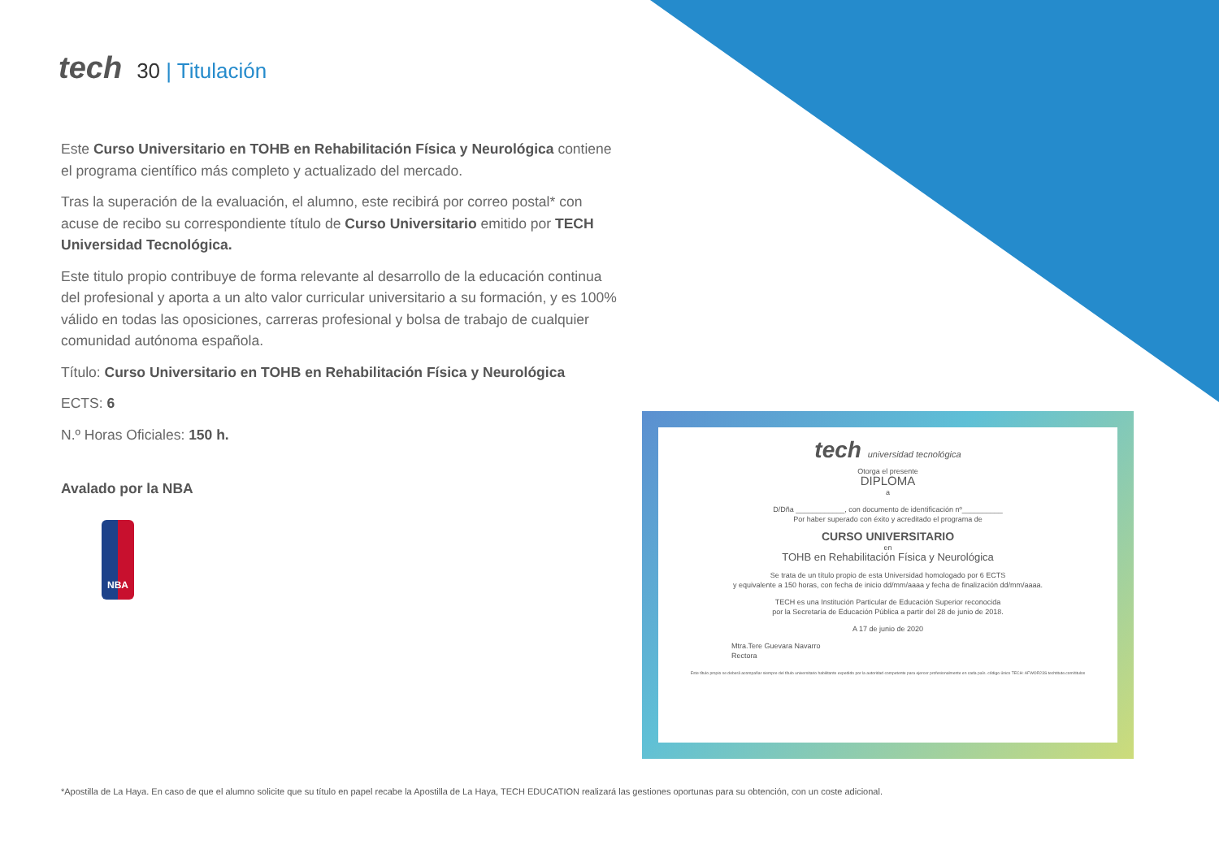tech 30 | Titulación
Este Curso Universitario en TOHB en Rehabilitación Física y Neurológica contiene el programa científico más completo y actualizado del mercado.
Tras la superación de la evaluación, el alumno, este recibirá por correo postal* con acuse de recibo su correspondiente título de Curso Universitario emitido por TECH Universidad Tecnológica.
Este titulo propio contribuye de forma relevante al desarrollo de la educación continua del profesional y aporta a un alto valor curricular universitario a su formación, y es 100% válido en todas las oposiciones, carreras profesional y bolsa de trabajo de cualquier comunidad autónoma española.
Título: Curso Universitario en TOHB en Rehabilitación Física y Neurológica
ECTS: 6
N.º Horas Oficiales: 150 h.
Avalado por la NBA
NBA
tech universidad tecnológica
Otorga el presente
DIPLOMA
a
D/Dña ____________, con documento de identificación nº__________
Por haber superado con éxito y acreditado el programa de
CURSO UNIVERSITARIO
en
TOHB en Rehabilitación Física y Neurológica
Se trata de un título propio de esta Universidad homologado por 6 ECTS
y equivalente a 150 horas, con fecha de inicio dd/mm/aaaa y fecha de finalización dd/mm/aaaa.
TECH es una Institución Particular de Educación Superior reconocida
por la Secretaría de Educación Pública a partir del 28 de junio de 2018.
A 17 de junio de 2020
Mtra.Tere Guevara Navarro
Rectora
Este título propio se deberá acompañar siempre del título universitario habilitante expedido por la autoridad competente para ejercer profesionalmente en cada país. código único TECH: AFWOR23S techtitute.com/titulos
*Apostilla de La Haya. En caso de que el alumno solicite que su título en papel recabe la Apostilla de La Haya, TECH EDUCATION realizará las gestiones oportunas para su obtención, con un coste adicional.